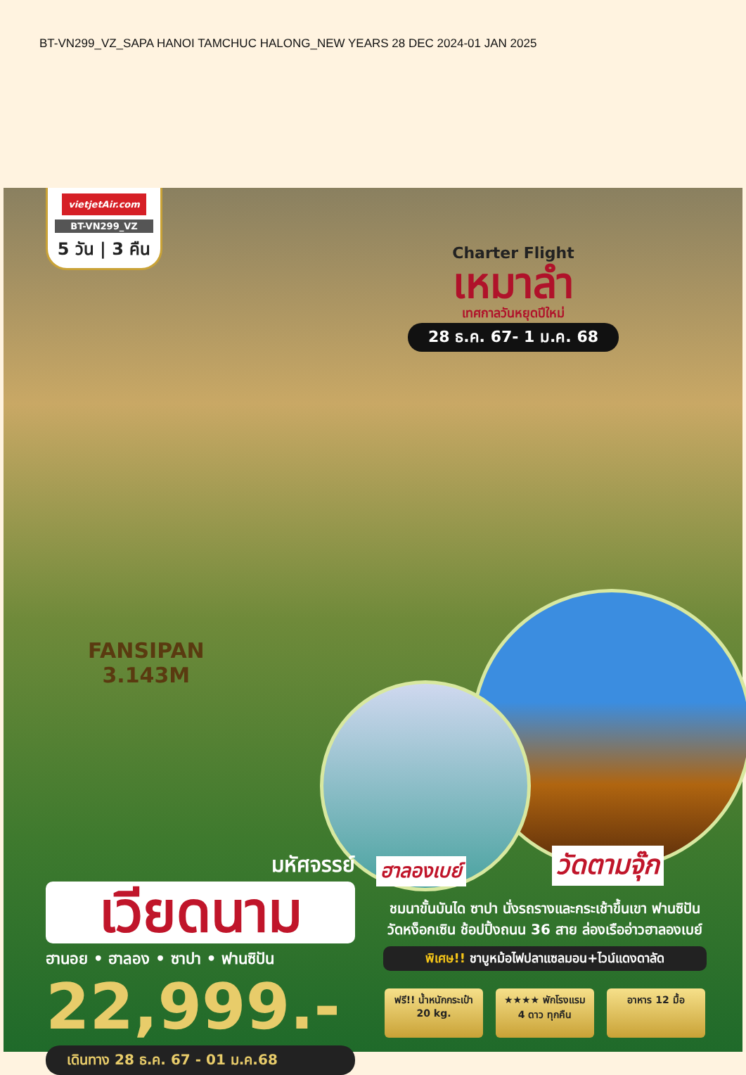BT-VN299_VZ_SAPA HANOI TAMCHUC HALONG_NEW YEARS 28 DEC 2024-01 JAN 2025
vietjetAir.com
BT-VN299_VZ
5 วัน | 3 คืน
Charter Flight
เหมาลำ
เทศกาลวันหยุดปีใหม่
28 ธ.ค. 67- 1 ม.ค. 68
FANSIPAN
3.143M
ฮาลองเบย์ วัดตามจุ๊ก
มหัศจรรย์
เวียดนาม
ฮานอย • ฮาลอง • ซาปา • ฟานซิปัน
22,999.-
เดินทาง 28 ธ.ค. 67 - 01 ม.ค.68
ชมนาขั้นบันได ซาปา นั่งรถรางและกระเช้าขึ้นเขา ฟานซิปัน
วัดหง็อกเซิน ช้อปปิ้งถนน 36 สาย ล่องเรืออ่าวฮาลองเบย์
พิเศษ!! ชาบูหม้อไฟปลาแซลมอน+ไวน์แดงดาลัด
ฟรี!! น้ำหนักกระเป๋า 20 kg.
★★★★ พักโรงแรม 4 ดาว ทุกคืน
อาหาร 12 มื้อ